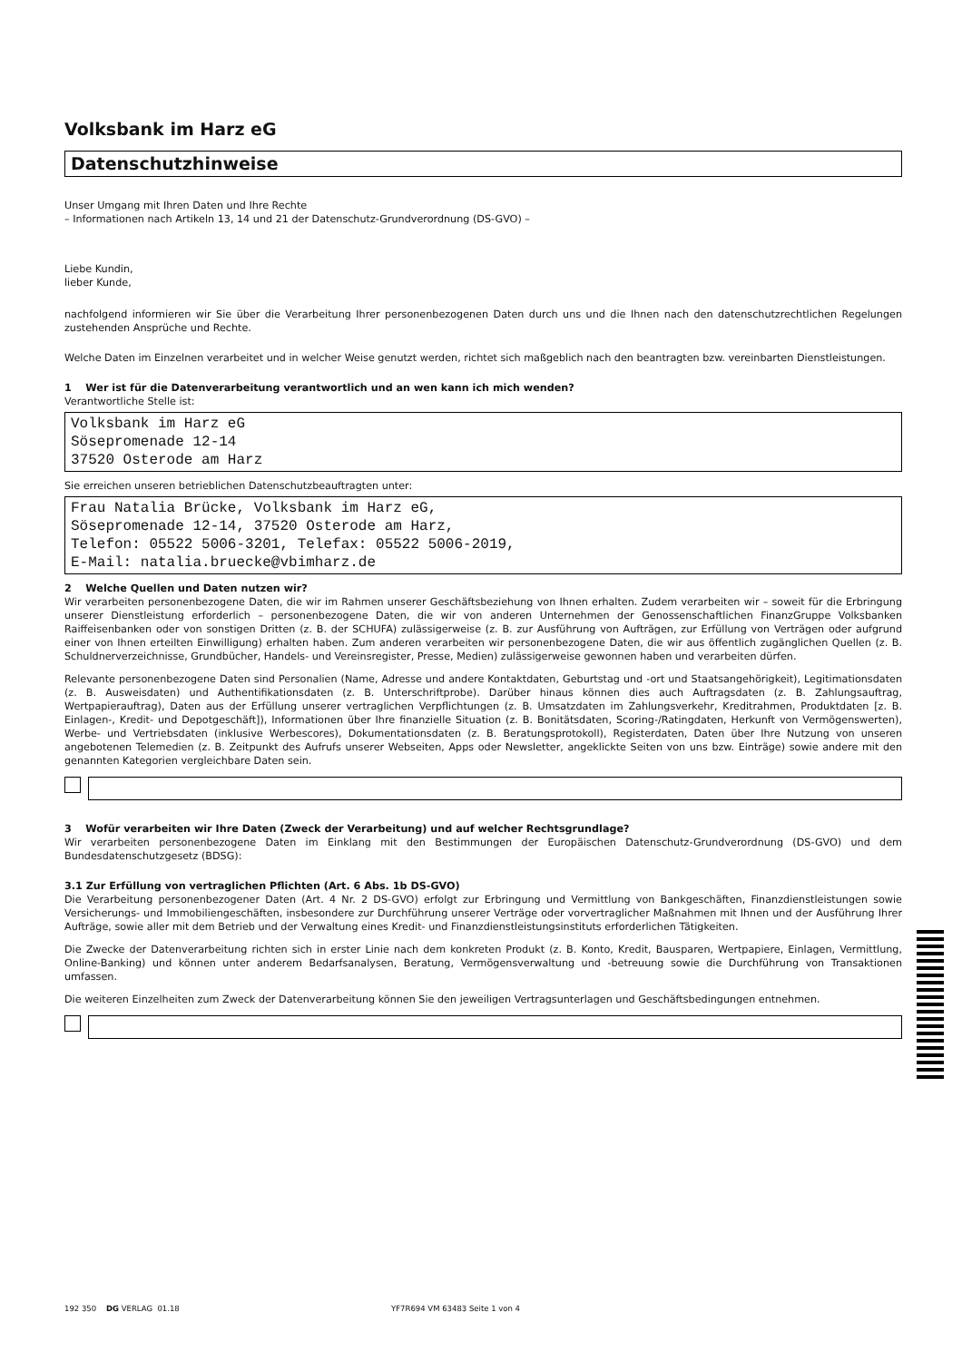Volksbank im Harz eG
Datenschutzhinweise
Unser Umgang mit Ihren Daten und Ihre Rechte
– Informationen nach Artikeln 13, 14 und 21 der Datenschutz-Grundverordnung (DS-GVO) –
Liebe Kundin,
lieber Kunde,
nachfolgend informieren wir Sie über die Verarbeitung Ihrer personenbezogenen Daten durch uns und die Ihnen nach den datenschutzrechtlichen Regelungen zustehenden Ansprüche und Rechte.
Welche Daten im Einzelnen verarbeitet und in welcher Weise genutzt werden, richtet sich maßgeblich nach den beantragten bzw. vereinbarten Dienstleistungen.
1 Wer ist für die Datenverarbeitung verantwortlich und an wen kann ich mich wenden?
Verantwortliche Stelle ist:
Volksbank im Harz eG
Sösepromenade 12-14
37520 Osterode am Harz
Sie erreichen unseren betrieblichen Datenschutzbeauftragten unter:
Frau Natalia Brücke, Volksbank im Harz eG,
Sösepromenade 12-14, 37520 Osterode am Harz,
Telefon: 05522 5006-3201, Telefax: 05522 5006-2019,
E-Mail: natalia.bruecke@vbimharz.de
2 Welche Quellen und Daten nutzen wir?
Wir verarbeiten personenbezogene Daten, die wir im Rahmen unserer Geschäftsbeziehung von Ihnen erhalten. Zudem verarbeiten wir – soweit für die Erbringung unserer Dienstleistung erforderlich – personenbezogene Daten, die wir von anderen Unternehmen der Genossenschaftlichen FinanzGruppe Volksbanken Raiffeisenbanken oder von sonstigen Dritten (z. B. der SCHUFA) zulässigerweise (z. B. zur Ausführung von Aufträgen, zur Erfüllung von Verträgen oder aufgrund einer von Ihnen erteilten Einwilligung) erhalten haben. Zum anderen verarbeiten wir personenbezogene Daten, die wir aus öffentlich zugänglichen Quellen (z. B. Schuldnerverzeichnisse, Grundbücher, Handels- und Vereinsregister, Presse, Medien) zulässigerweise gewonnen haben und verarbeiten dürfen.
Relevante personenbezogene Daten sind Personalien (Name, Adresse und andere Kontaktdaten, Geburtstag und -ort und Staatsangehörigkeit), Legitimationsdaten (z. B. Ausweisdaten) und Authentifikationsdaten (z. B. Unterschriftprobe). Darüber hinaus können dies auch Auftragsdaten (z. B. Zahlungsauftrag, Wertpapierauftrag), Daten aus der Erfüllung unserer vertraglichen Verpflichtungen (z. B. Umsatzdaten im Zahlungsverkehr, Kreditrahmen, Produktdaten [z. B. Einlagen-, Kredit- und Depotgeschäft]), Informationen über Ihre finanzielle Situation (z. B. Bonitätsdaten, Scoring-/Ratingdaten, Herkunft von Vermögenswerten), Werbe- und Vertriebsdaten (inklusive Werbescores), Dokumentationsdaten (z. B. Beratungsprotokoll), Registerdaten, Daten über Ihre Nutzung von unseren angebotenen Telemedien (z. B. Zeitpunkt des Aufrufs unserer Webseiten, Apps oder Newsletter, angeklickte Seiten von uns bzw. Einträge) sowie andere mit den genannten Kategorien vergleichbare Daten sein.
3 Wofür verarbeiten wir Ihre Daten (Zweck der Verarbeitung) und auf welcher Rechtsgrundlage?
Wir verarbeiten personenbezogene Daten im Einklang mit den Bestimmungen der Europäischen Datenschutz-Grundverordnung (DS-GVO) und dem Bundesdatenschutzgesetz (BDSG):
3.1 Zur Erfüllung von vertraglichen Pflichten (Art. 6 Abs. 1b DS-GVO)
Die Verarbeitung personenbezogener Daten (Art. 4 Nr. 2 DS-GVO) erfolgt zur Erbringung und Vermittlung von Bankgeschäften, Finanzdienstleistungen sowie Versicherungs- und Immobiliengeschäften, insbesondere zur Durchführung unserer Verträge oder vorvertraglicher Maßnahmen mit Ihnen und der Ausführung Ihrer Aufträge, sowie aller mit dem Betrieb und der Verwaltung eines Kredit- und Finanzdienstleistungsinstituts erforderlichen Tätigkeiten.
Die Zwecke der Datenverarbeitung richten sich in erster Linie nach dem konkreten Produkt (z. B. Konto, Kredit, Bausparen, Wertpapiere, Einlagen, Vermittlung, Online-Banking) und können unter anderem Bedarfsanalysen, Beratung, Vermögensverwaltung und -betreuung sowie die Durchführung von Transaktionen umfassen.
Die weiteren Einzelheiten zum Zweck der Datenverarbeitung können Sie den jeweiligen Vertragsunterlagen und Geschäftsbedingungen entnehmen.
192 350 DG VERLAG 01.18 YF7R694 VM 63483 Seite 1 von 4